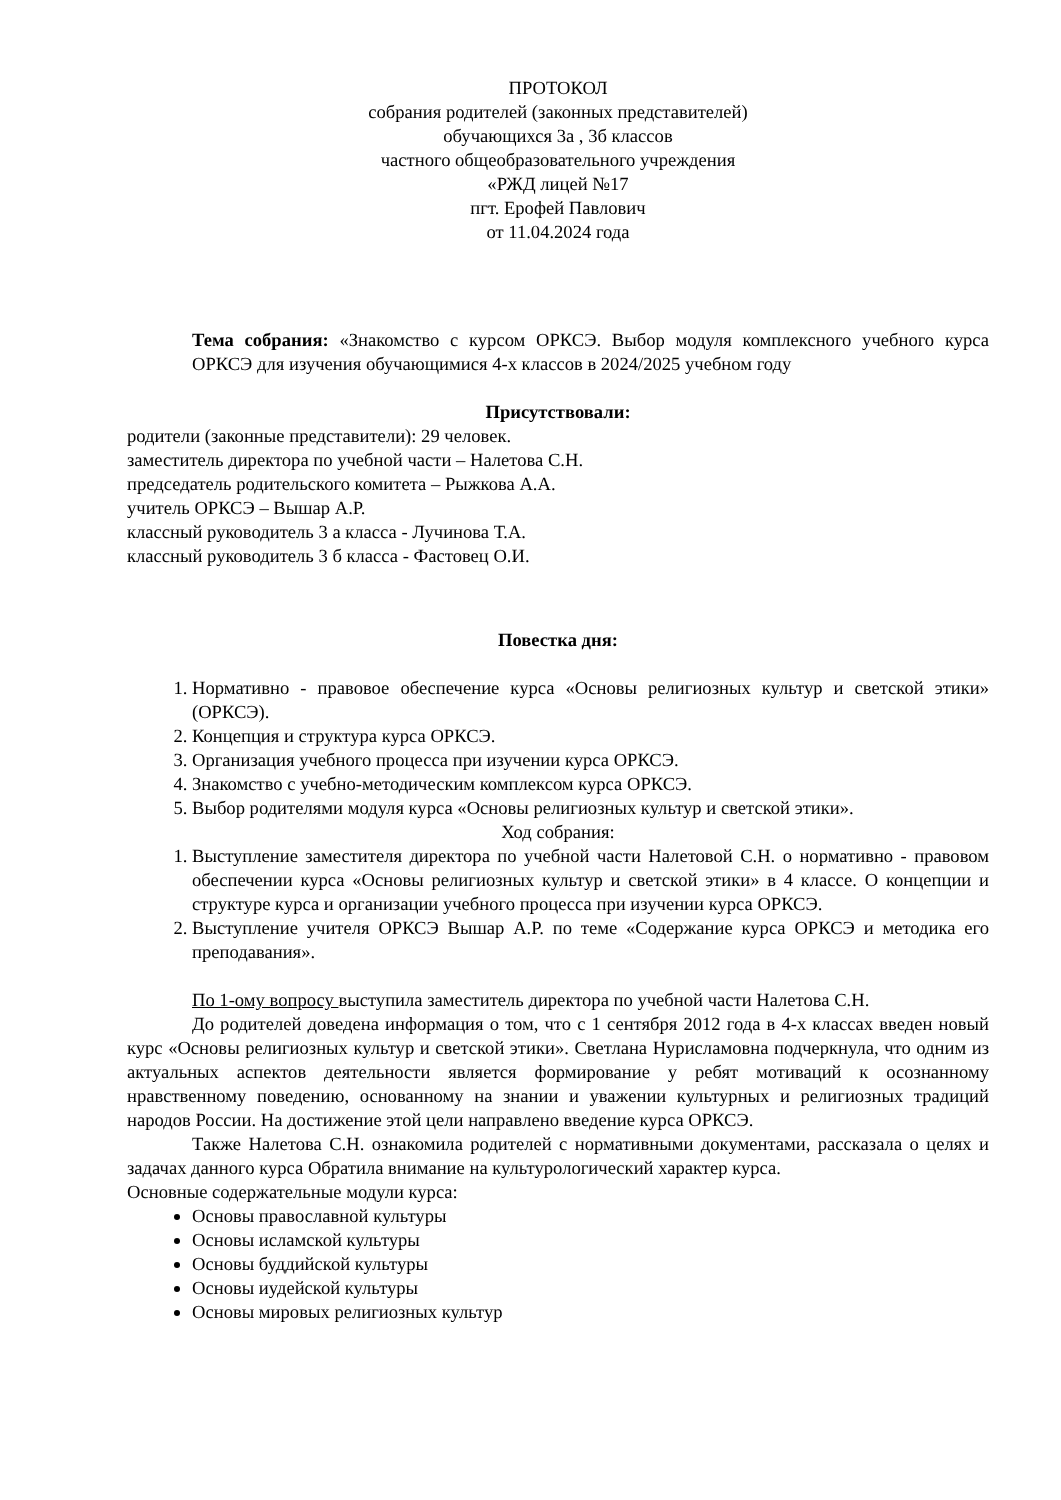ПРОТОКОЛ
собрания родителей (законных представителей)
обучающихся 3а , 3б классов
частного общеобразовательного учреждения
«РЖД лицей №17
пгт. Ерофей Павлович
от 11.04.2024 года
Тема собрания: «Знакомство с курсом ОРКСЭ. Выбор модуля комплексного учебного курса ОРКСЭ для изучения обучающимися 4-х классов в 2024/2025 учебном году
Присутствовали:
родители (законные представители): 29 человек.
заместитель директора по учебной части – Налетова С.Н.
председатель родительского комитета – Рыжкова А.А.
учитель ОРКСЭ – Вышар А.Р.
классный руководитель 3 а класса - Лучинова Т.А.
классный руководитель 3 б класса - Фастовец О.И.
Повестка дня:
1. Нормативно - правовое обеспечение курса «Основы религиозных культур и светской этики» (ОРКСЭ).
2. Концепция и структура курса ОРКСЭ.
3. Организация учебного процесса при изучении курса ОРКСЭ.
4. Знакомство с учебно-методическим комплексом курса ОРКСЭ.
5. Выбор родителями модуля курса «Основы религиозных культур и светской этики».
Ход собрания:
1. Выступление заместителя директора по учебной части Налетовой С.Н. о нормативно - правовом обеспечении курса «Основы религиозных культур и светской этики» в 4 классе. О концепции и структуре курса и организации учебного процесса при изучении курса ОРКСЭ.
2. Выступление учителя ОРКСЭ Вышар А.Р. по теме «Содержание курса ОРКСЭ и методика его преподавания».
По 1-ому вопросу выступила заместитель директора по учебной части Налетова С.Н.
До родителей доведена информация о том, что с 1 сентября 2012 года в 4-х классах введен новый курс «Основы религиозных культур и светской этики». Светлана Нурисламовна подчеркнула, что одним из актуальных аспектов деятельности является формирование у ребят мотиваций к осознанному нравственному поведению, основанному на знании и уважении культурных и религиозных традиций народов России. На достижение этой цели направлено введение курса ОРКСЭ.
Также Налетова С.Н. ознакомила родителей с нормативными документами, рассказала о целях и задачах данного курса Обратила внимание на культурологический характер курса.
Основные содержательные модули курса:
Основы православной культуры
Основы исламской культуры
Основы буддийской культуры
Основы иудейской культуры
Основы мировых религиозных культур